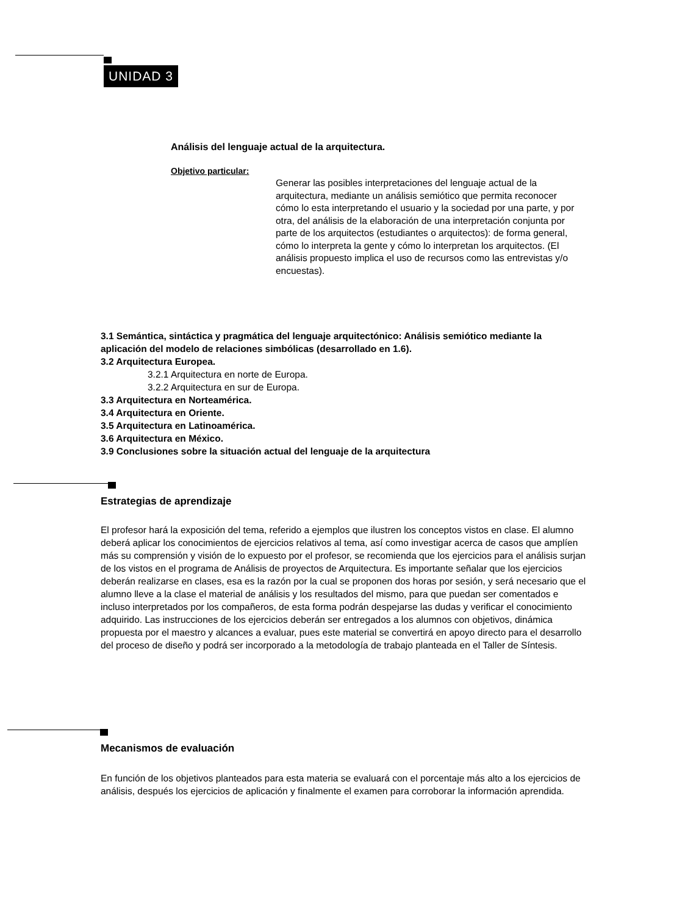UNIDAD 3
Análisis del lenguaje actual de la arquitectura.
Objetivo particular:
Generar las posibles interpretaciones del lenguaje actual de la arquitectura, mediante un análisis semiótico que permita reconocer cómo lo esta interpretando el usuario y la sociedad por una parte, y por otra, del análisis de la elaboración de una interpretación conjunta por parte de los arquitectos (estudiantes o arquitectos): de forma general, cómo lo interpreta la gente y cómo lo interpretan los arquitectos. (El análisis propuesto implica el uso de recursos como las entrevistas y/o encuestas).
3.1 Semántica, sintáctica y pragmática del lenguaje arquitectónico: Análisis semiótico mediante la aplicación del modelo de relaciones simbólicas (desarrollado en 1.6).
3.2 Arquitectura Europea.
3.2.1 Arquitectura en norte de Europa.
3.2.2 Arquitectura en sur de Europa.
3.3 Arquitectura en Norteamérica.
3.4 Arquitectura en Oriente.
3.5 Arquitectura en Latinoamérica.
3.6 Arquitectura en México.
3.9 Conclusiones sobre la situación actual del lenguaje de la arquitectura
Estrategias de aprendizaje
El profesor hará la exposición del tema, referido a ejemplos que ilustren los conceptos vistos en clase. El alumno deberá aplicar los conocimientos de ejercicios relativos al tema, así como investigar acerca de casos que amplíen más su comprensión y visión de lo expuesto por el profesor, se recomienda que los ejercicios para el análisis surjan de los vistos en el programa de Análisis de proyectos de Arquitectura. Es importante señalar que los ejercicios deberán realizarse en clases, esa es la razón por la cual se proponen dos horas por sesión, y será necesario que el alumno lleve a la clase el material de análisis y los resultados del mismo, para que puedan ser comentados e incluso interpretados por los compañeros, de esta forma podrán despejarse las dudas y verificar el conocimiento adquirido. Las instrucciones de los ejercicios deberán ser entregados a los alumnos con objetivos, dinámica propuesta por el maestro y alcances a evaluar, pues este material se convertirá en apoyo directo para el desarrollo del proceso de diseño y podrá ser incorporado a la metodología de trabajo planteada en el Taller de Síntesis.
Mecanismos de evaluación
En función de los objetivos planteados para esta materia se evaluará con el porcentaje más alto a los ejercicios de análisis, después los ejercicios de aplicación y finalmente el examen para corroborar la información aprendida.